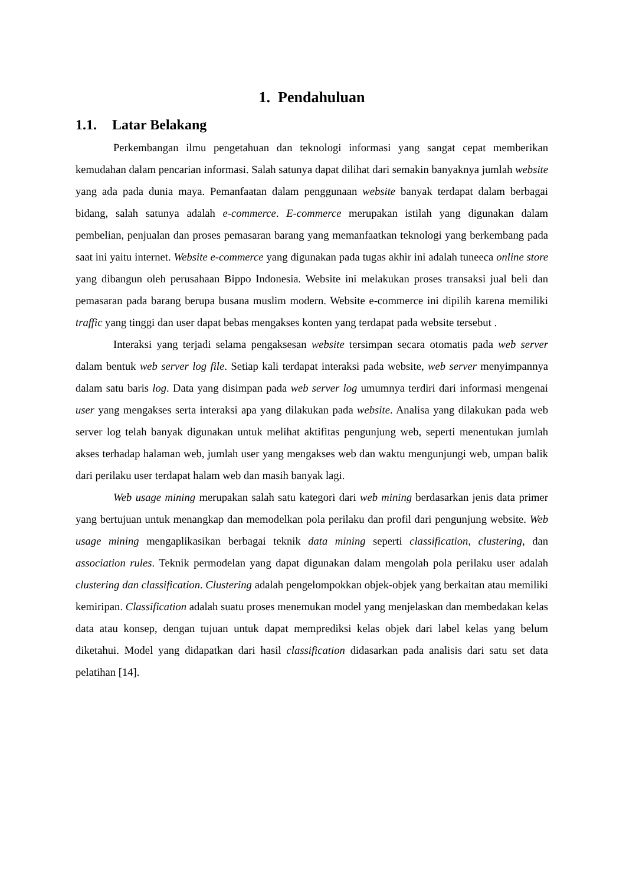1. Pendahuluan
1.1. Latar Belakang
Perkembangan ilmu pengetahuan dan teknologi informasi yang sangat cepat memberikan kemudahan dalam pencarian informasi. Salah satunya dapat dilihat dari semakin banyaknya jumlah website yang ada pada dunia maya. Pemanfaatan dalam penggunaan website banyak terdapat dalam berbagai bidang, salah satunya adalah e-commerce. E-commerce merupakan istilah yang digunakan dalam pembelian, penjualan dan proses pemasaran barang yang memanfaatkan teknologi yang berkembang pada saat ini yaitu internet. Website e-commerce yang digunakan pada tugas akhir ini adalah tuneeca online store yang dibangun oleh perusahaan Bippo Indonesia. Website ini melakukan proses transaksi jual beli dan pemasaran pada barang berupa busana muslim modern. Website e-commerce ini dipilih karena memiliki traffic yang tinggi dan user dapat bebas mengakses konten yang terdapat pada website tersebut .
Interaksi yang terjadi selama pengaksesan website tersimpan secara otomatis pada web server dalam bentuk web server log file. Setiap kali terdapat interaksi pada website, web server menyimpannya dalam satu baris log. Data yang disimpan pada web server log umumnya terdiri dari informasi mengenai user yang mengakses serta interaksi apa yang dilakukan pada website. Analisa yang dilakukan pada web server log telah banyak digunakan untuk melihat aktifitas pengunjung web, seperti menentukan jumlah akses terhadap halaman web, jumlah user yang mengakses web dan waktu mengunjungi web, umpan balik dari perilaku user terdapat halam web dan masih banyak lagi.
Web usage mining merupakan salah satu kategori dari web mining berdasarkan jenis data primer yang bertujuan untuk menangkap dan memodelkan pola perilaku dan profil dari pengunjung website. Web usage mining mengaplikasikan berbagai teknik data mining seperti classification, clustering, dan association rules. Teknik permodelan yang dapat digunakan dalam mengolah pola perilaku user adalah clustering dan classification. Clustering adalah pengelompokkan objek-objek yang berkaitan atau memiliki kemiripan. Classification adalah suatu proses menemukan model yang menjelaskan dan membedakan kelas data atau konsep, dengan tujuan untuk dapat memprediksi kelas objek dari label kelas yang belum diketahui. Model yang didapatkan dari hasil classification didasarkan pada analisis dari satu set data pelatihan [14].